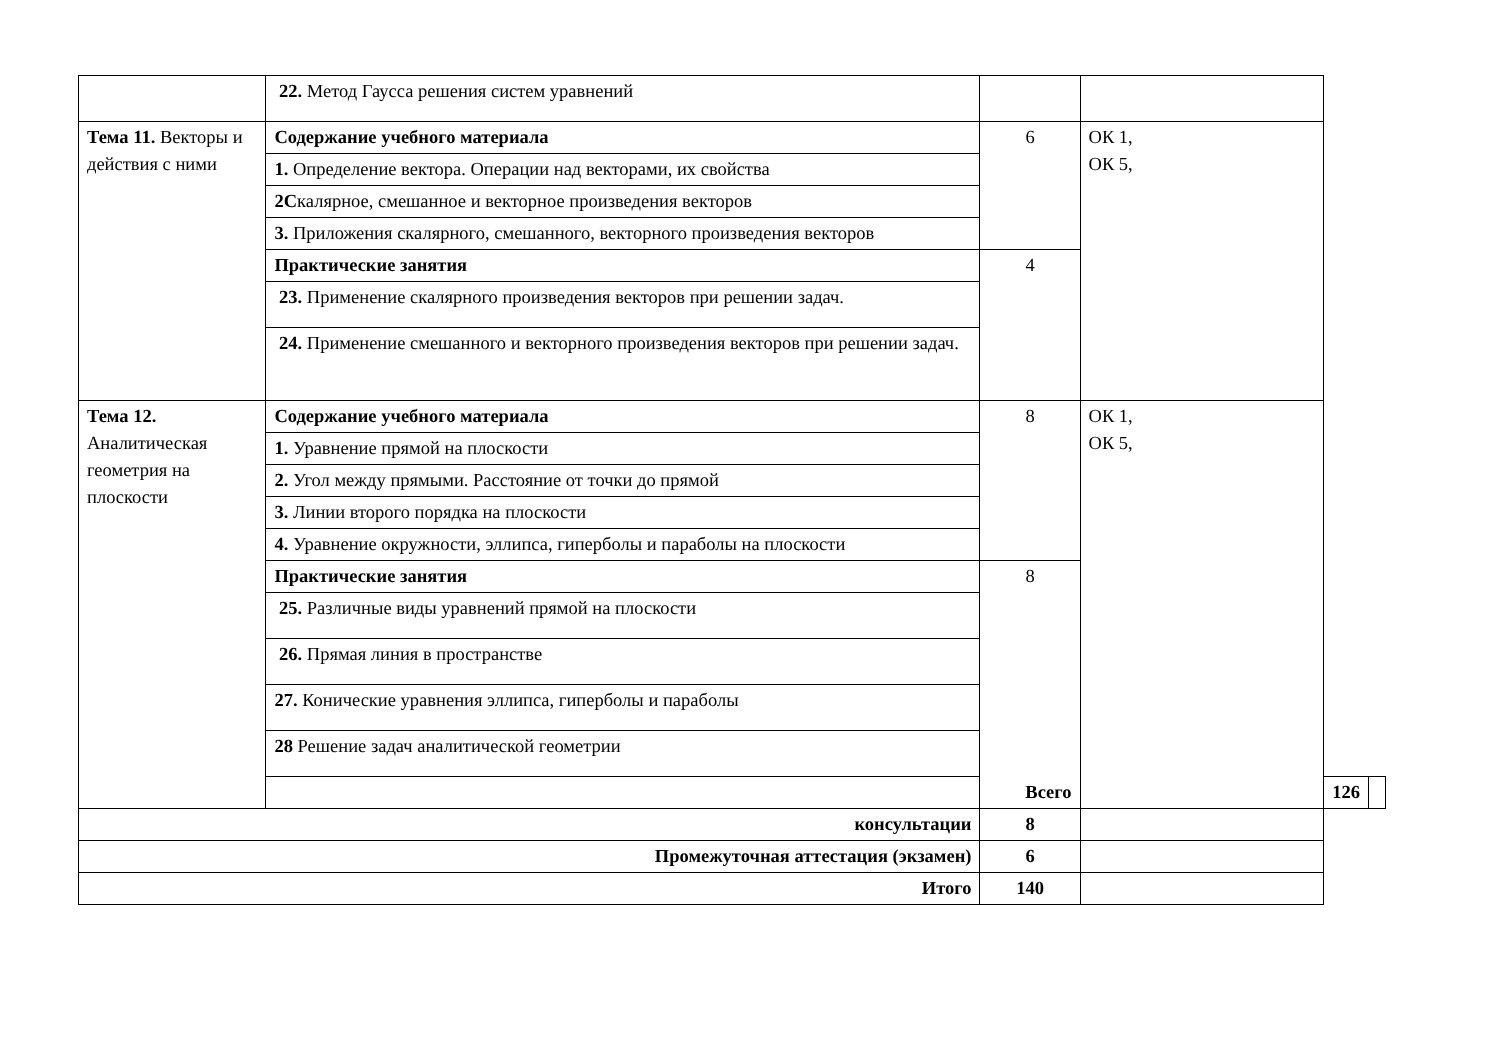| | 22. Метод Гаусса решения систем уравнений | | | | |
| Тема 11. Векторы и действия с ними | Содержание учебного материала | 6 | ОК 1, ОК 5, | | |
| | 1. Определение вектора. Операции над векторами, их свойства | | | | |
| | 2С калярное, смешанное и векторное произведения векторов | | | | |
| | 3. Приложения скалярного, смешанного, векторного произведения векторов | | | | |
| | Практические занятия | 4 | | | |
| | 23. Применение скалярного произведения векторов при решении задач. | | | | |
| | 24. Применение смешанного и векторного произведения векторов при решении задач. | | | | |
| Тема 12. Аналитическая геометрия на плоскости | Содержание учебного материала | 8 | ОК 1, ОК 5, | | |
| | 1. Уравнение прямой на плоскости | | | | |
| | 2. Угол между прямыми. Расстояние от точки до прямой | | | | |
| | 3. Линии второго порядка на плоскости | | | | |
| | 4. Уравнение окружности, эллипса, гиперболы и параболы на плоскости | | | | |
| | Практические занятия | 8 | | | |
| | 25. Различные виды уравнений прямой на плоскости | | | | |
| | 26. Прямая линия в пространстве | | | | |
| | 27. Конические уравнения эллипса, гиперболы и параболы | | | | |
| | 28 Решение задач аналитической геометрии | | | | |
| | Всего | | | 126 | |
| консультации | | 8 | | | |
| Промежуточная аттестация (экзамен) | | 6 | | | |
| Итого | | 140 | | | |